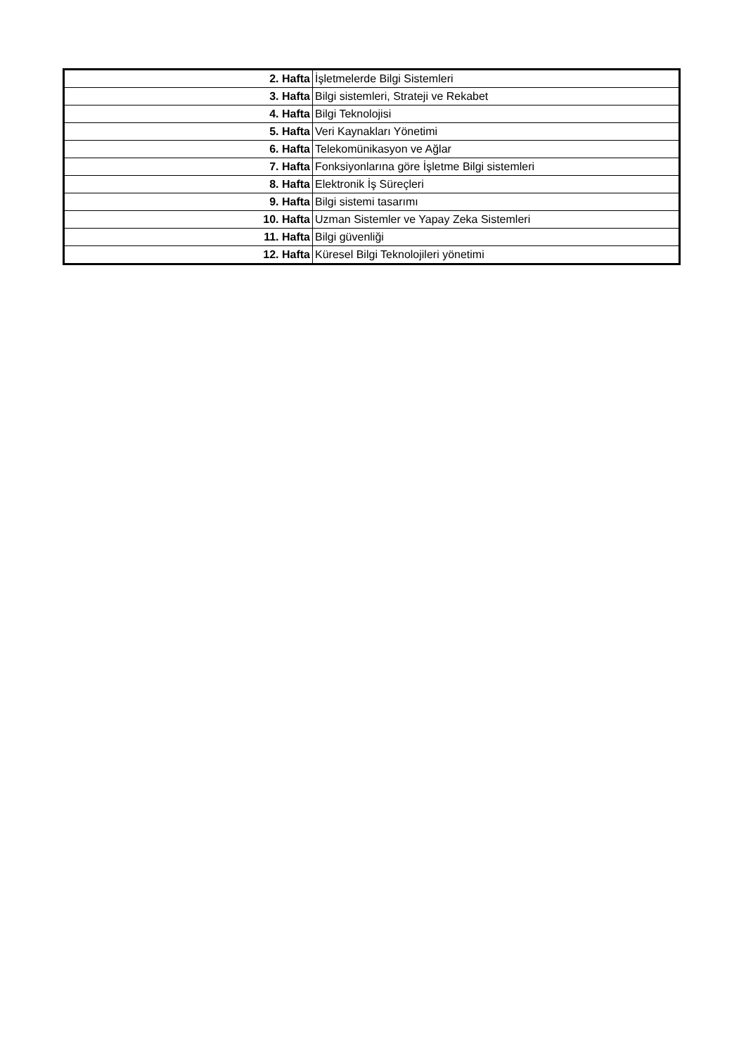| 2. Hafta | İşletmelerde Bilgi Sistemleri |
| 3. Hafta | Bilgi sistemleri, Strateji ve Rekabet |
| 4. Hafta | Bilgi Teknolojisi |
| 5. Hafta | Veri Kaynakları Yönetimi |
| 6. Hafta | Telekomünikasyon ve Ağlar |
| 7. Hafta | Fonksiyonlarına göre İşletme Bilgi sistemleri |
| 8. Hafta | Elektronik İş Süreçleri |
| 9. Hafta | Bilgi sistemi tasarımı |
| 10. Hafta | Uzman Sistemler ve Yapay Zeka Sistemleri |
| 11. Hafta | Bilgi güvenliği |
| 12. Hafta | Küresel Bilgi Teknolojileri yönetimi |